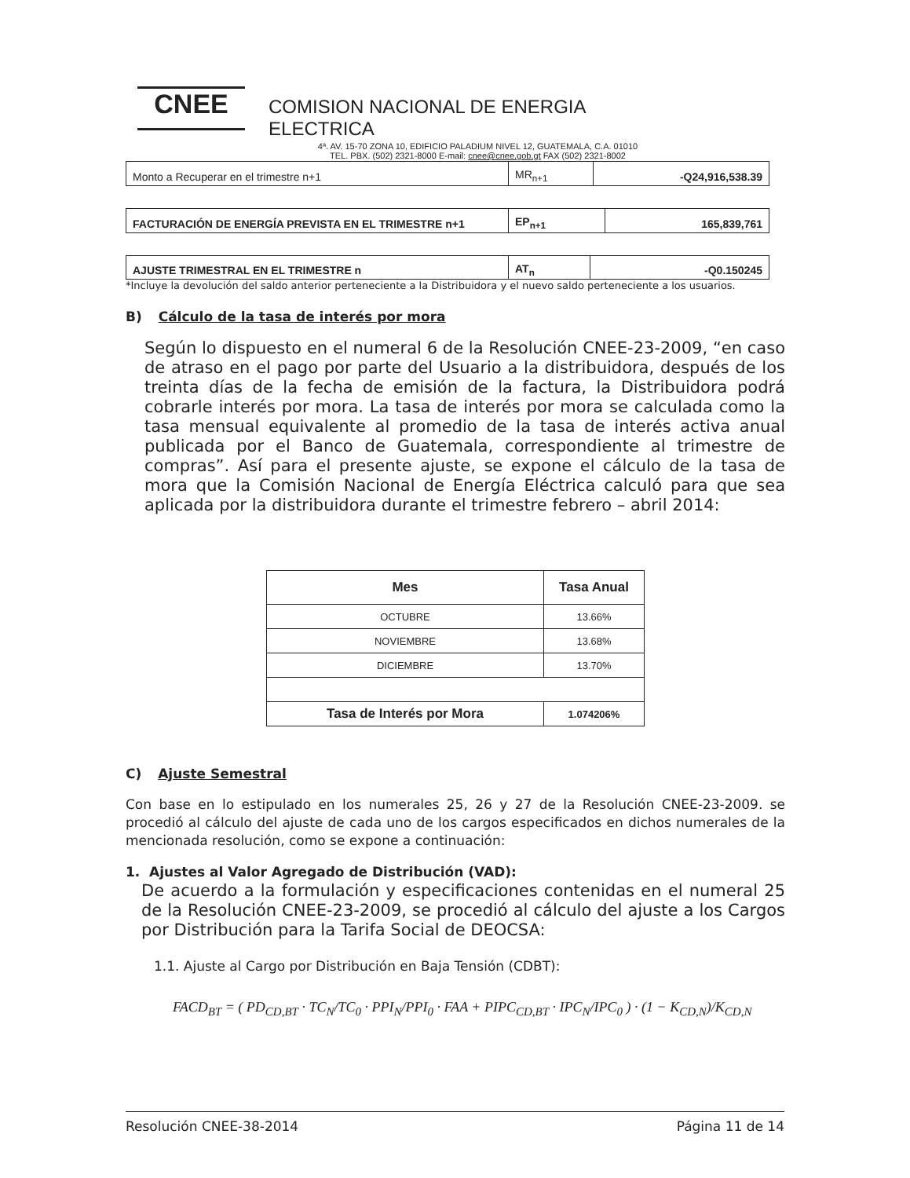CNEE
COMISION NACIONAL DE ENERGIA ELECTRICA
4ª. AV. 15-70 ZONA 10, EDIFICIO PALADIUM NIVEL 12, GUATEMALA, C.A. 01010
TEL. PBX. (502) 2321-8000 E-mail: cnee@cnee.gob.gt FAX (502) 2321-8002
| Monto a Recuperar en el trimestre n+1 | MR<sub>n+1</sub> | -Q24,916,538.39 |
| FACTURACIÓN DE ENERGÍA PREVISTA EN EL TRIMESTRE n+1 | EP<sub>n+1</sub> | 165,839,761 |
| AJUSTE TRIMESTRAL EN EL TRIMESTRE n | AT<sub>n</sub> | -Q0.150245 |
*Incluye la devolución del saldo anterior perteneciente a la Distribuidora y el nuevo saldo perteneciente a los usuarios.
B) Cálculo de la tasa de interés por mora
Según lo dispuesto en el numeral 6 de la Resolución CNEE-23-2009, “en caso de atraso en el pago por parte del Usuario a la distribuidora, después de los treinta días de la fecha de emisión de la factura, la Distribuidora podrá cobrarle interés por mora. La tasa de interés por mora se calculada como la tasa mensual equivalente al promedio de la tasa de interés activa anual publicada por el Banco de Guatemala, correspondiente al trimestre de compras”. Así para el presente ajuste, se expone el cálculo de la tasa de mora que la Comisión Nacional de Energía Eléctrica calculó para que sea aplicada por la distribuidora durante el trimestre febrero – abril 2014:
| Mes | Tasa Anual |
| --- | --- |
| OCTUBRE | 13.66% |
| NOVIEMBRE | 13.68% |
| DICIEMBRE | 13.70% |
| Tasa de Interés por Mora | 1.074206% |
C) Ajuste Semestral
Con base en lo estipulado en los numerales 25, 26 y 27 de la Resolución CNEE-23-2009. se procedió al cálculo del ajuste de cada uno de los cargos especificados en dichos numerales de la mencionada resolución, como se expone a continuación:
1. Ajustes al Valor Agregado de Distribución (VAD):
De acuerdo a la formulación y especificaciones contenidas en el numeral 25 de la Resolución CNEE-23-2009, se procedió al cálculo del ajuste a los Cargos por Distribución para la Tarifa Social de DEOCSA:
1.1. Ajuste al Cargo por Distribución en Baja Tensión (CDBT):
FACD<sub>BT</sub> = ( PD<sub>CD,BT</sub> · TC<sub>N</sub>/TC<sub>0</sub> · PPI<sub>N</sub>/PPI<sub>0</sub> · FAA + PIPC<sub>CD,BT</sub> · IPC<sub>N</sub>/IPC<sub>0</sub> ) · (1 − K<sub>CD,N</sub>)/K<sub>CD,N</sub>
Resolución CNEE-38-2014 Página 11 de 14